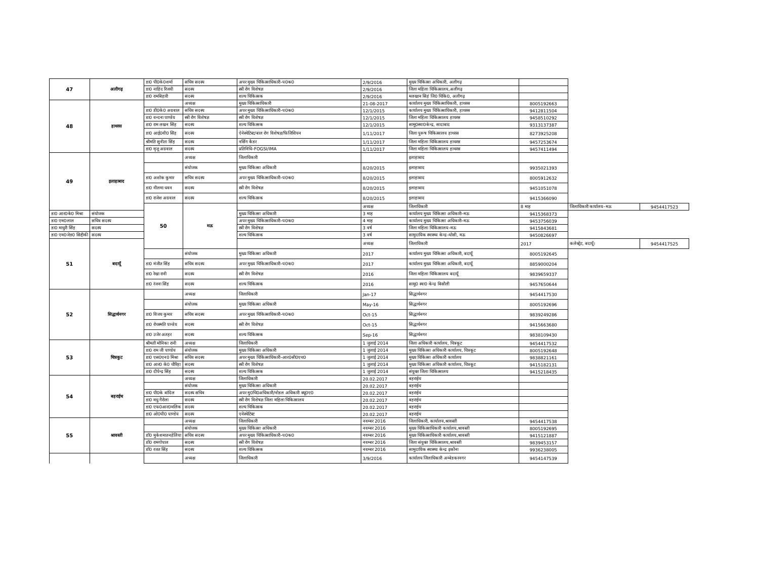| 47 | अलीगढ़ | डा0 पी0के0शर्मा | सचिव सदस्य | अपर मुख्य चिकित्साधिकारी–प0क0 | 2/9/2016 | मुख्य चिकित्सा अधिकारी, अलीगढ़ | | | |
| | | डा0 नाहिद रिजवी | सदस्य | स्त्री रोग विशेषज्ञ | 2/9/2016 | जिला महिला चिकित्सालय,अलीगढ़ | | | |
| | | डा0 रामबिहारी | सदस्य | शल्य चिकित्सक | 2/9/2016 | मलखान सिहं जि0 चिकि0, अलीगढ़ | | | |
| 48 | हाथरस | | अध्यक्ष | मुख्य चिकित्साधिकारी | 21-08-2017 | कार्यालय मुख्य चिकित्साधिकारी, हाथरस | 8005192663 | | |
| | | डा0 डी0के0 अग्रवाल | सचिव सदस्य | अपर मुख्य चिकित्साधिकारी–प0क0 | 12/1/2015 | कार्यालय मुख्य चिकित्साधिकारी, हाथरस | 9412811504 | | |
| | | डा0 वन्दना पाण्डेय | स्त्री रोग विशेषज्ञ | स्त्री रोग विशेषज्ञ | 12/1/2015 | जिला महिला चिकित्सालय हाथरस | 9458510292 | | |
| | | डा0 राम लखन सिंह | सदस्य | शल्य चिकित्सक | 12/1/2015 | सामु0स्वा0केन्द्र, सादाबाद | 9313137387 | | |
| | | डा0 आई0वी0 सिंह | सदस्य | ऐनेस्थेटिस्ट/बाल रोग विशेषज्ञ/फिजिशियन | 1/11/2017 | जिला पुरूष चिकित्सालय हाथरस | 8273925208 | | |
| | | श्रीमति सुनीता सिंह | सदस्य | नर्सिग कैडर | 1/11/2017 | जिला महिला चिकित्सालय हाथरस | 9457253674 | | |
| | | डा0 मृजू अग्रवाल | सदस्य | प्रतिनिधि–FOGSI/IMA | 1/11/2017 | जिला महिला चिकित्सालय हाथरस | 9457411494 | | |
| 49 | इलाहाबाद | | अध्यक्ष | जिलाधिकारी | | इलाहाबाद | | | |
| | | | संयोजक | मुख्य चिकित्सा अधिकारी | 8/20/2015 | इलाहाबाद | 9935021393 | | |
| | | डा0 अशोक कुमार | सचिव सदस्य | अपर मुख्य चिकित्साधिकारी–प0क0 | 8/20/2015 | इलाहाबाद | 8005912632 | | |
| | | डा0 नीलमा धवन | सदस्य | स्त्री रोग विशेषज्ञ | 8/20/2015 | इलाहाबाद | 9451051078 | | |
| | | डा0 राजेश अग्रवाल | सदस्य | शल्य चिकित्सक | 8/20/2015 | इलाहाबाद | 9415366090 | | |
| | | 50 | मऊ | | अध्यक्ष | जिलाधिकारी | 8 माह | जिलाधिकारी कार्यालय–मऊ | 9454417523 |
| डा0 आर0के0 मिश्रा | संयोजक | | | मुख्य चिकित्सा अधिकारी | 3 माह | कार्यालय मुख्य चिकित्सा अधिकारी–मऊ | 9415368373 | | |
| डा0 एम0लाल | सचिव सदस्य | | | अपर मुख्य चिकित्साधिकारी–प0क0 | 4 माह | कार्यालय मुख्य चिकित्सा अधिकारी–मऊ | 9453756039 | | |
| डा0 माधुरी सिंह | सदस्य | | | स्त्री रोग विशेषज्ञ | 3 वर्ष | जिला महिला चिकित्सालय–मऊ | 9415843681 | | |
| डा0 एम0जेड0 सिद्दीकी | सदस्य | | | शल्य चिकित्सक | 3 वर्ष | सामुदायिक स्वास्थ्य केन्द्र–घोसी, मऊ | 9450826697 | | |
| 51 | बदायूँ | | | | अध्यक्ष | जिलाधिकारी | 2017 | कलेक्ट्रेट, बदायूँ। | 9454417525 |
| | | | संयोजक | मुख्य चिकित्सा अधिकारी | 2017 | कार्यालय मुख्य चिकित्सा अधिकारी, बदायूँ | 8005192645 | | |
| | | डा0 मंजीत सिंह | सचिव सदस्य | अपर मुख्य चिकित्साधिकारी–प0क0 | 2017 | कार्यालय मुख्य चिकित्सा अधिकारी, बदायूँ | 8859000204 | | |
| | | डा0 रेखा रानी | सदस्य | स्त्री रोग विशेषज्ञ | 2016 | जिला महिला चिकित्सालय बदायूँ | 9839659337 | | |
| | | डा0 रंजना सिंह | सदस्य | शल्य चिकित्सक | 2016 | सामु0 स्वा0 केन्द्र बिसौली | 9457650644 | | |
| 52 | सिद्धार्थनगर | | अध्यक्ष | जिलाधिकारी | Jan-17 | सिद्धार्थनगर | 9454417530 | | |
| | | | संयोजक | मुख्य चिकित्सा अधिकारी | May-16 | सिद्धार्थनगर | 8005192696 | | |
| | | डा0 विजय कुमार | सचिव सदस्य | अपर मुख्य चिकित्साधिकारी–प0क0 | Oct-15 | सिद्धार्थनगर | 9839249286 | | |
| | | डा0 रोचस्मति पान्डेय | सदस्य | स्त्री रोग विशेषज्ञ | Oct-15 | सिद्धार्थनगर | 9415663680 | | |
| | | डा0 उजेर अतहर | सदस्य | शल्य चिकित्सक | Sep-16 | सिद्धार्थनगर | 9838109430 | | |
| 53 | चित्रकुट | श्रीमती मोनिका रानी | अध्यक्ष | जिलाधिकारी | 1 जुलाई 2014 | जिला अधिकारी कार्यालय, चित्रकूट | 9454417532 | | |
| | | डा0 राम जी पाण्डेय | संयोजक | मुख्य चिकित्सा अधिकारी | 1 जुलाई 2014 | मुख्य चिकित्सा अधिकारी कार्यालय, चित्रकूट | 8005192648 | | |
| | | डा0 एस0एन0 मिश्रा | सचिव सदस्य | अपर मुख्य चिकित्साधिकारी–आर0सी0एच0 | 1 जुलाई 2014 | मुख्य चिकित्सा अधिकारी कार्यालय | 9838821161 | | |
| | | डा0 आर0 के0 चौरिहा | सदस्य | स्त्री रोग विशेषज्ञ | 1 जुलाई 2014 | मुख्य चिकित्सा अधिकारी कार्यालय, चित्रकूट | 9415182131 | | |
| | | डा0 दीपेन्द्र सिंह | सदस्य | शल्य चिकित्सक | 1 जुलाई 2014 | संयुक्त जिला चिकित्सालय | 9415218435 | | |
| 54 | बहराईच | | अध्यक्ष | जिलाधिकारी | 20.02.2017 | बहराईच | | | |
| | | | संयोजक | मुख्य चिकित्सा अधिकारी | 20.02.2017 | बहराईच | | | |
| | | डा0 पी0के बांदिल | सदस्य सचिव | अपर मु0चि0अधिकारी/नोडल अधिकारी क्यू0ए0 | 20.02.2017 | बहराईच | | | |
| | | डा0 मधु गैरोला | सदस्य | स्त्री रोग विशेषज्ञ जिला महिला चिकित्सालय | 20.02.2017 | बहराईच | | | |
| | | डा0 एफ0आर0मलिक | सदस्य | शल्य चिकित्सक | 20.02.2017 | बहराईच | | | |
| | | डा0 ओ0पी0 पाण्डेय | सदस्य | एनेस्थेटिस्ट | 20.02.2017 | बहराईच | | | |
| 55 | श्रावस्ती | | अध्यक्ष | जिलाधिकारी | नवम्बर 2016 | जिलाधिकारी, कार्यालय,श्रावस्ती | 9454417538 | | |
| | | | संयोजक | मुख्य चिकित्सा अधिकारी | नवम्बर 2016 | मुख्य चिकित्साधिकारी कार्यालय,श्रावस्ती | 8005192695 | | |
| | | डॉ0 मुकेशमातनहेलिया | सचिव सदस्य | अपर मुख्य चिकित्साधिकारी–प0क0 | नवम्बर 2016 | मुख्य चिकित्साधिकारी कार्यालय,श्रावस्ती | 9415121887 | | |
| | | डॉ0 रामगोपाल | सदस्य | स्त्री रोग विशेषज्ञ | नवम्बर 2016 | जिला संयुक्त चिकित्सालय,श्रावस्ती | 9839453157 | | |
| | | डॉ0 रजत सिंह | सदस्य | शल्य चिकित्सक | नवम्बर 2016 | सामुदायिक स्वास्थ्य केन्द्र इकौना | 9936238005 | | |
| | | | अध्यक्ष | जिलाधिकारी | 3/9/2016 | कार्यालय जिलाधिकारी अम्बेडकरनगर | 9454147539 | | |